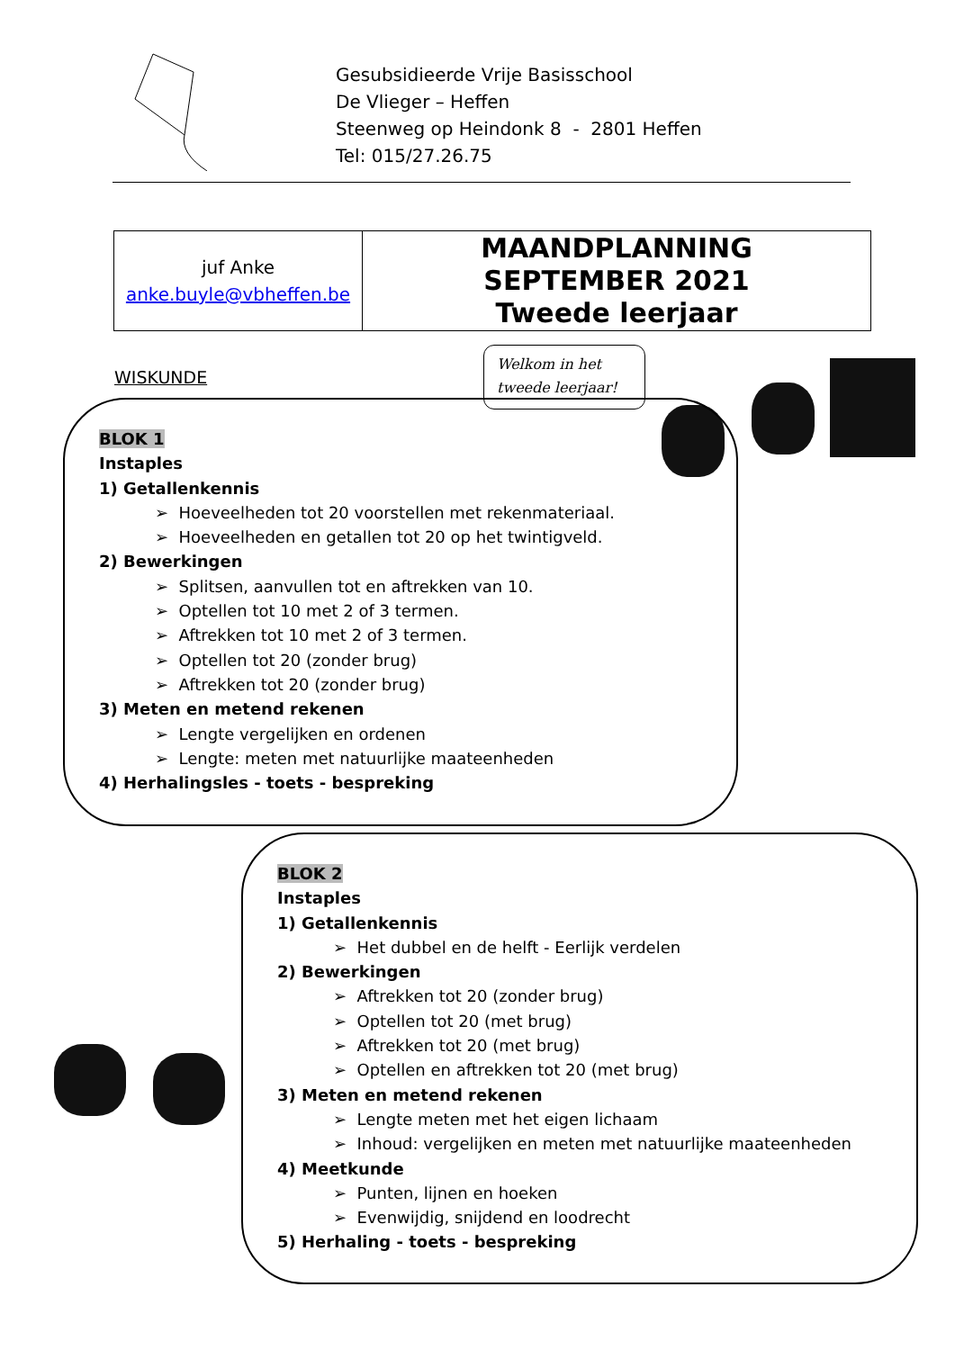Gesubsidieerde Vrije Basisschool
De Vlieger – Heffen
Steenweg op Heindonk 8 - 2801 Heffen
Tel: 015/27.26.75
| juf Anke anke.buyle@vbheffen.be | MAANDPLANNING SEPTEMBER 2021 Tweede leerjaar |
WISKUNDE
Welkom in het
tweede leerjaar!
BLOK 1
Instaples
1) Getallenkennis
➢ Hoeveelheden tot 20 voorstellen met rekenmateriaal.
➢ Hoeveelheden en getallen tot 20 op het twintigveld.
2) Bewerkingen
➢ Splitsen, aanvullen tot en aftrekken van 10.
➢ Optellen tot 10 met 2 of 3 termen.
➢ Aftrekken tot 10 met 2 of 3 termen.
➢ Optellen tot 20 (zonder brug)
➢ Aftrekken tot 20 (zonder brug)
3) Meten en metend rekenen
➢ Lengte vergelijken en ordenen
➢ Lengte: meten met natuurlijke maateenheden
4) Herhalingsles - toets - bespreking
BLOK 2
Instaples
1) Getallenkennis
➢ Het dubbel en de helft - Eerlijk verdelen
2) Bewerkingen
➢ Aftrekken tot 20 (zonder brug)
➢ Optellen tot 20 (met brug)
➢ Aftrekken tot 20 (met brug)
➢ Optellen en aftrekken tot 20 (met brug)
3) Meten en metend rekenen
➢ Lengte meten met het eigen lichaam
➢ Inhoud: vergelijken en meten met natuurlijke maateenheden
4) Meetkunde
➢ Punten, lijnen en hoeken
➢ Evenwijdig, snijdend en loodrecht
5) Herhaling - toets - bespreking